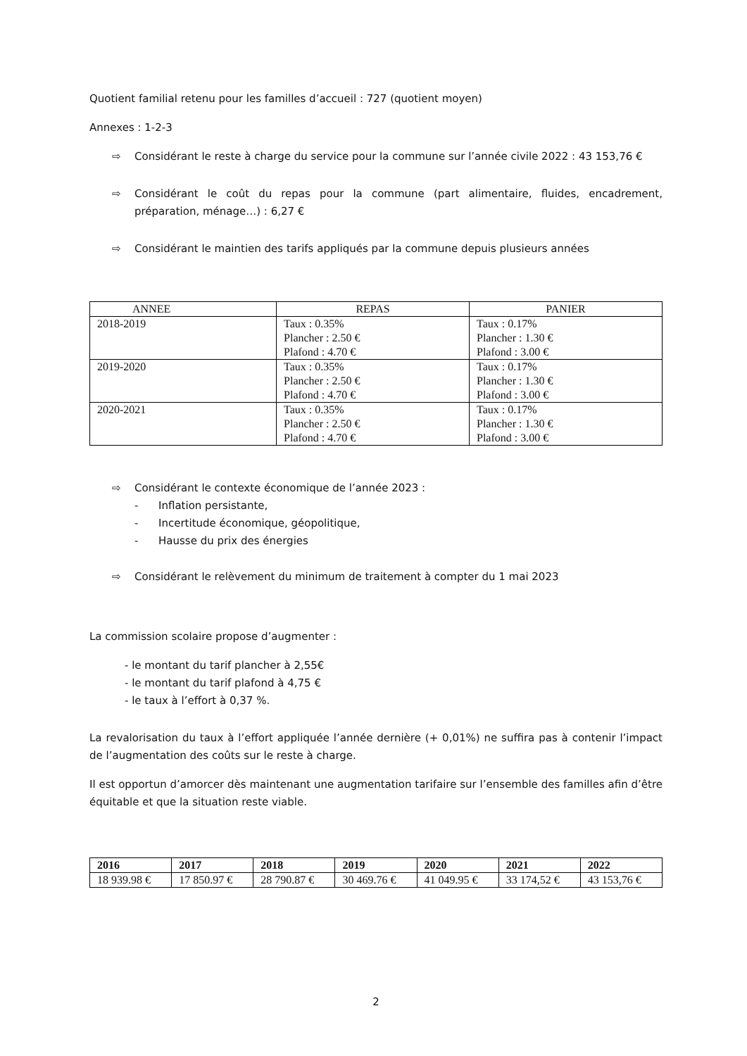Quotient familial retenu pour les familles d’accueil : 727 (quotient moyen)
Annexes : 1-2-3
⇨ Considérant le reste à charge du service pour la commune sur l’année civile 2022 : 43 153,76 €
⇨ Considérant le coût du repas pour la commune (part alimentaire, fluides, encadrement, préparation, ménage…) : 6,27 €
⇨ Considérant le maintien des tarifs appliqués par la commune depuis plusieurs années
| ANNEE | REPAS | PANIER |
| --- | --- | --- |
| 2018-2019 | Taux : 0.35% Plancher : 2.50 € Plafond : 4.70 € | Taux : 0.17% Plancher : 1.30 € Plafond : 3.00 € |
| 2019-2020 | Taux : 0.35% Plancher : 2.50 € Plafond : 4.70 € | Taux : 0.17% Plancher : 1.30 € Plafond : 3.00 € |
| 2020-2021 | Taux : 0.35% Plancher : 2.50 € Plafond : 4.70 € | Taux : 0.17% Plancher : 1.30 € Plafond : 3.00 € |
⇨ Considérant le contexte économique de l’année 2023 :
- Inflation persistante,
- Incertitude économique, géopolitique,
- Hausse du prix des énergies
⇨ Considérant le relèvement du minimum de traitement à compter du 1 mai 2023
La commission scolaire propose d’augmenter :
- le montant du tarif plancher à 2,55€
- le montant du tarif plafond à 4,75 €
- le taux à l’effort à 0,37 %.
La revalorisation du taux à l’effort appliquée l’année dernière (+ 0,01%) ne suffira pas à contenir l’impact de l’augmentation des coûts sur le reste à charge.
Il est opportun d’amorcer dès maintenant une augmentation tarifaire sur l’ensemble des familles afin d’être équitable et que la situation reste viable.
| 2016 | 2017 | 2018 | 2019 | 2020 | 2021 | 2022 |
| --- | --- | --- | --- | --- | --- | --- |
| 18 939.98 € | 17 850.97 € | 28 790.87 € | 30 469.76 € | 41 049.95 € | 33 174,52 € | 43 153,76 € |
2